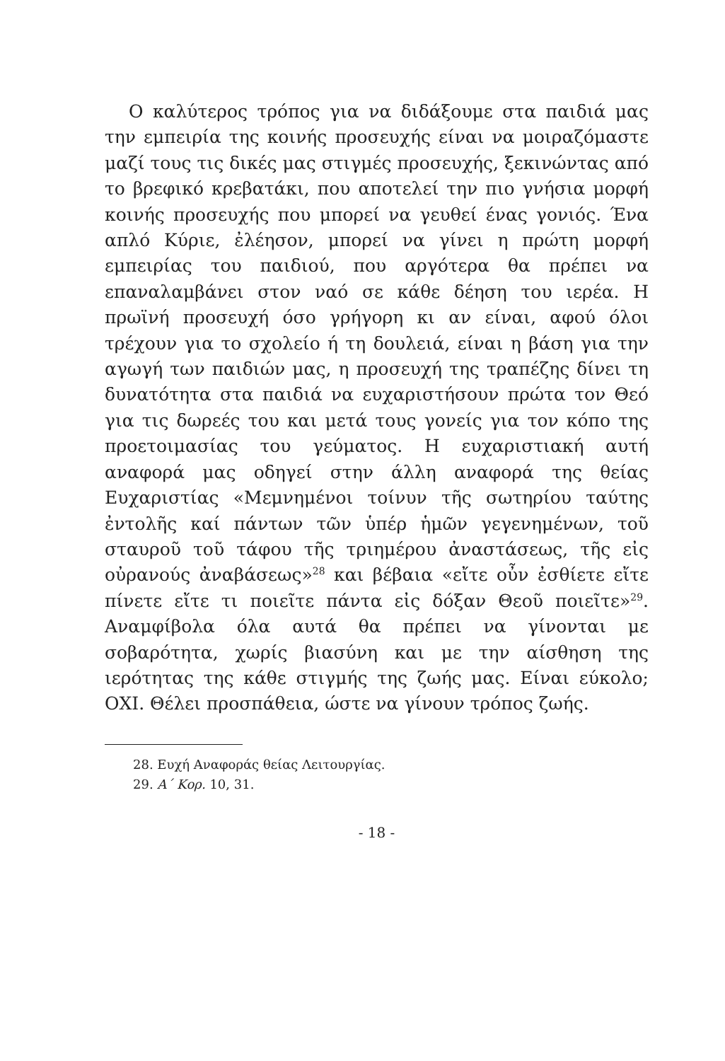Ο καλύτερος τρόπος για να διδάξουμε στα παιδιά μας την εμπειρία της κοινής προσευχής είναι να μοιραζόμαστε μαζί τους τις δικές μας στιγμές προσευχής, ξεκινώντας από το βρεφικό κρεβατάκι, που αποτελεί την πιο γνήσια μορφή κοινής προσευχής που μπορεί να γευθεί ένας γονιός. Ένα απλό Κύριε, ἐλέησον, μπορεί να γίνει η πρώτη μορφή εμπειρίας του παιδιού, που αργότερα θα πρέπει να επαναλαμβάνει στον ναό σε κάθε δέηση του ιερέα. Η πρωϊνή προσευχή όσο γρήγορη κι αν είναι, αφού όλοι τρέχουν για το σχολείο ή τη δουλειά, είναι η βάση για την αγωγή των παιδιών μας, η προσευχή της τραπέζης δίνει τη δυνατότητα στα παιδιά να ευχαριστήσουν πρώτα τον Θεό για τις δωρεές του και μετά τους γονείς για τον κόπο της προετοιμασίας του γεύματος. Η ευχαριστιακή αυτή αναφορά μας οδηγεί στην άλλη αναφορά της θείας Ευχαριστίας «Μεμνημένοι τοίνυν τῆς σωτηρίου ταύτης ἐντολῆς καί πάντων τῶν ὑπέρ ἡμῶν γεγενημένων, τοῦ σταυροῦ τοῦ τάφου τῆς τριημέρου ἀναστάσεως, τῆς εἰς οὐρανούς ἀναβάσεως»<sup>28</sup> και βέβαια «εἴτε οὖν ἐσθίετε εἴτε πίνετε εἴτε τι ποιεῖτε πάντα εἰς δόξαν Θεοῦ ποιεῖτε»<sup>29</sup>. Αναμφίβολα όλα αυτά θα πρέπει να γίνονται με σοβαρότητα, χωρίς βιασύνη και με την αίσθηση της ιερότητας της κάθε στιγμής της ζωής μας. Είναι εύκολο; ΟΧΙ. Θέλει προσπάθεια, ώστε να γίνουν τρόπος ζωής.
28. Ευχή Αναφοράς θείας Λειτουργίας.
29. Α΄ Κορ. 10, 31.
- 18 -